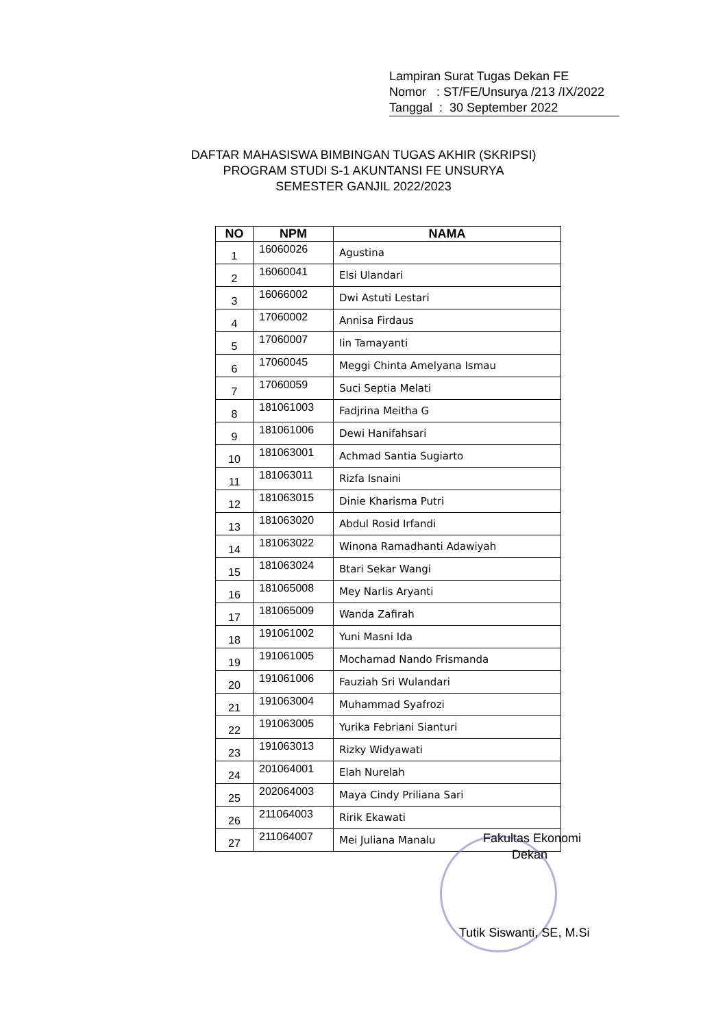Lampiran Surat Tugas Dekan FE
Nomor : ST/FE/Unsurya /213 /IX/2022
Tanggal : 30 September 2022
DAFTAR MAHASISWA BIMBINGAN TUGAS AKHIR (SKRIPSI)
PROGRAM STUDI S-1 AKUNTANSI FE UNSURYA
SEMESTER GANJIL 2022/2023
| NO | NPM | NAMA |
| --- | --- | --- |
| 1 | 16060026 | Agustina |
| 2 | 16060041 | Elsi Ulandari |
| 3 | 16066002 | Dwi Astuti Lestari |
| 4 | 17060002 | Annisa Firdaus |
| 5 | 17060007 | Iin Tamayanti |
| 6 | 17060045 | Meggi Chinta Amelyana Ismau |
| 7 | 17060059 | Suci Septia Melati |
| 8 | 181061003 | Fadjrina Meitha G |
| 9 | 181061006 | Dewi Hanifahsari |
| 10 | 181063001 | Achmad Santia Sugiarto |
| 11 | 181063011 | Rizfa Isnaini |
| 12 | 181063015 | Dinie Kharisma Putri |
| 13 | 181063020 | Abdul Rosid Irfandi |
| 14 | 181063022 | Winona Ramadhanti Adawiyah |
| 15 | 181063024 | Btari Sekar Wangi |
| 16 | 181065008 | Mey Narlis Aryanti |
| 17 | 181065009 | Wanda Zafirah |
| 18 | 191061002 | Yuni Masni Ida |
| 19 | 191061005 | Mochamad Nando Frismanda |
| 20 | 191061006 | Fauziah Sri Wulandari |
| 21 | 191063004 | Muhammad Syafrozi |
| 22 | 191063005 | Yurika Febriani Sianturi |
| 23 | 191063013 | Rizky Widyawati |
| 24 | 201064001 | Elah Nurelah |
| 25 | 202064003 | Maya Cindy Priliana Sari |
| 26 | 211064003 | Ririk Ekawati |
| 27 | 211064007 | Mei Juliana Manalu |
Fakultas Ekonomi
Dekan
Tutik Siswanti, SE, M.Si